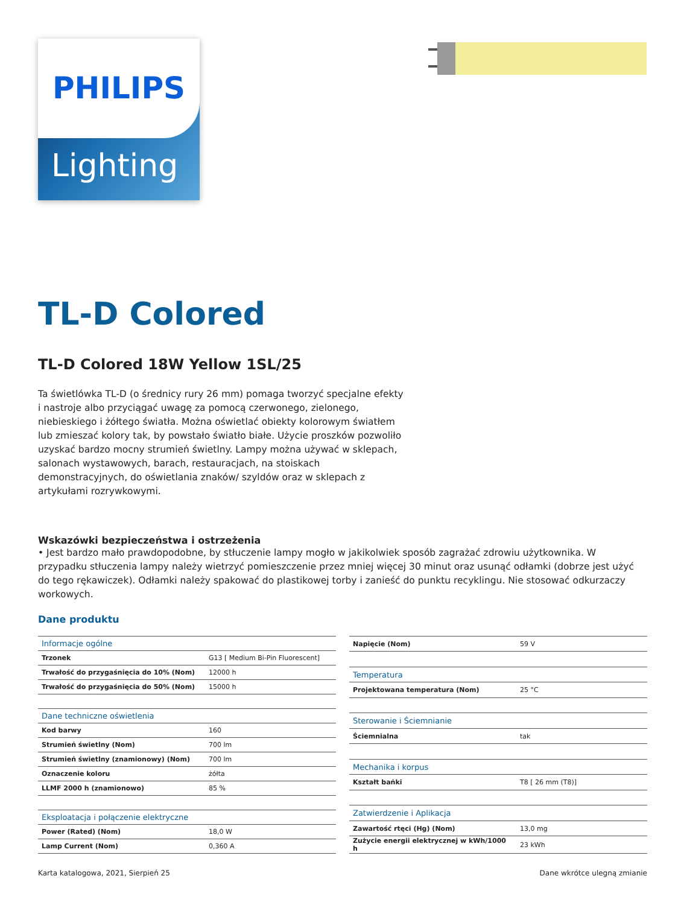Lighting
PHILIPS
TL-D Colored
TL-D Colored 18W Yellow 1SL/25
Ta świetlówka TL-D (o średnicy rury 26 mm) pomaga tworzyć specjalne efekty i nastroje albo przyciągać uwagę za pomocą czerwonego, zielonego, niebieskiego i żółtego światła. Można oświetlać obiekty kolorowym światłem lub zmieszać kolory tak, by powstało światło białe. Użycie proszków pozwoliło uzyskać bardzo mocny strumień świetlny. Lampy można używać w sklepach, salonach wystawowych, barach, restauracjach, na stoiskach demonstracyjnych, do oświetlania znaków/ szyldów oraz w sklepach z artykułami rozrywkowymi.
Wskazówki bezpieczeństwa i ostrzeżenia
• Jest bardzo mało prawdopodobne, by stłuczenie lampy mogło w jakikolwiek sposób zagrażać zdrowiu użytkownika. W przypadku stłuczenia lampy należy wietrzyć pomieszczenie przez mniej więcej 30 minut oraz usunąć odłamki (dobrze jest użyć do tego rękawiczek). Odłamki należy spakować do plastikowej torby i zanieść do punktu recyklingu. Nie stosować odkurzaczy workowych.
Dane produktu
| Informacje ogólne | |
| --- | --- |
| Trzonek | G13 [ Medium Bi-Pin Fluorescent] |
| Trwałość do przygaśnięcia do 10% (Nom) | 12000 h |
| Trwałość do przygaśnięcia do 50% (Nom) | 15000 h |
| Dane techniczne oświetlenia | |
| Kod barwy | 160 |
| Strumień świetlny (Nom) | 700 lm |
| Strumień świetlny (znamionowy) (Nom) | 700 lm |
| Oznaczenie koloru | żółta |
| LLMF 2000 h (znamionowo) | 85 % |
| Eksploatacja i połączenie elektryczne | |
| Power (Rated) (Nom) | 18,0 W |
| Lamp Current (Nom) | 0,360 A |
| Napięcie (Nom) | 59 V |
| Temperatura | |
| Projektowana temperatura (Nom) | 25 °C |
| Sterowanie i Ściemnianie | |
| Ściemnialna | tak |
| Mechanika i korpus | |
| Kształt bańki | T8 [ 26 mm (T8)] |
| Zatwierdzenie i Aplikacja | |
| Zawartość rtęci (Hg) (Nom) | 13,0 mg |
| Zużycie energii elektrycznej w kWh/1000 h | 23 kWh |
Karta katalogowa, 2021, Sierpień 25 Dane wkrótce ulegną zmianie